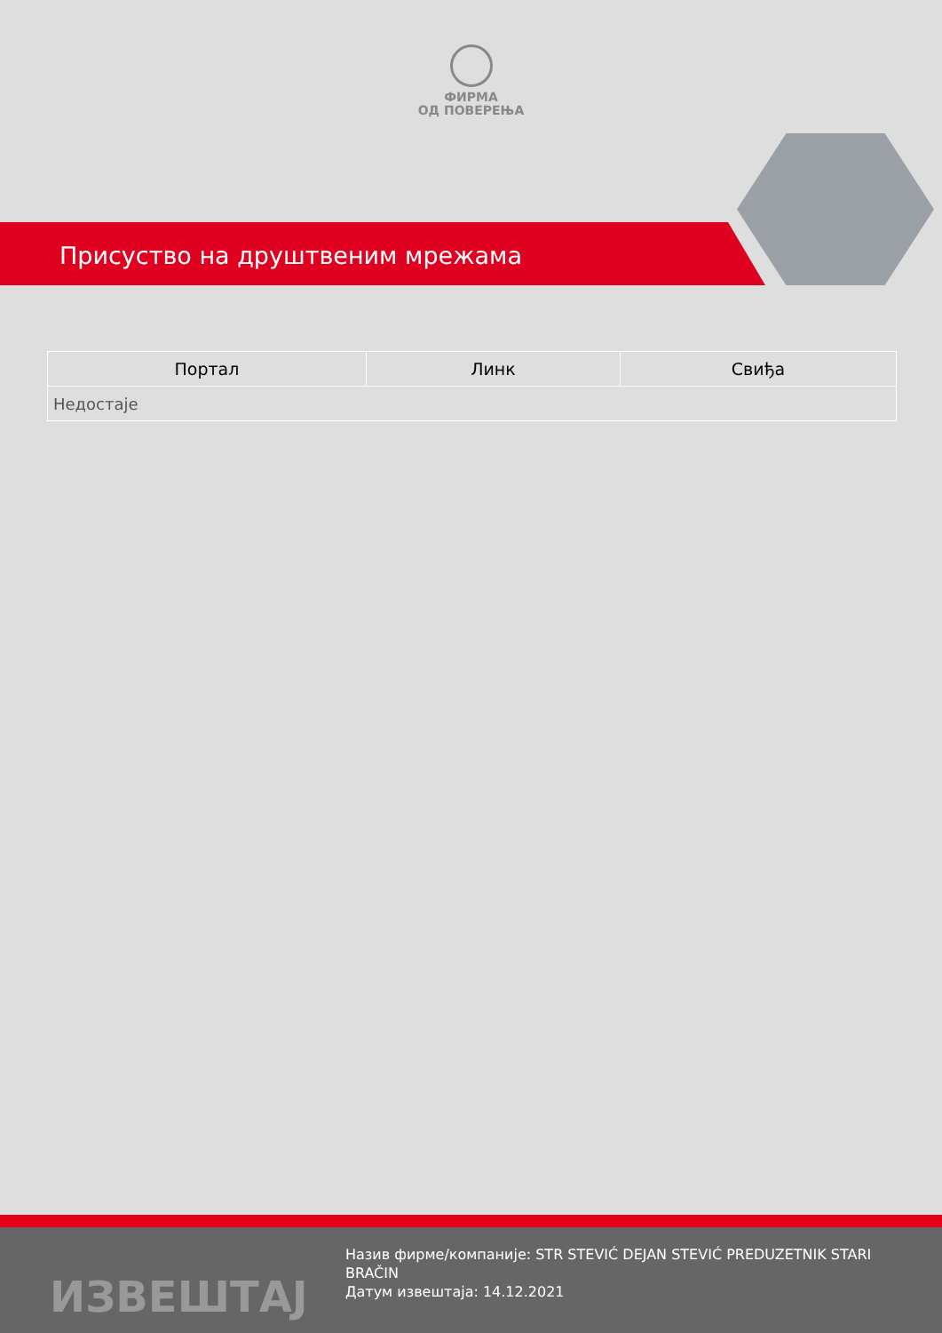ФИРМА
ОД ПОВЕРЕЊА
Присуство на друштвеним мрежама
| Портал | Линк | Свиђа |
| --- | --- | --- |
| Недостаје | | |
ИЗВЕШТАЈ
Назив фирме/компаније: STR STEVIĆ DEJAN STEVIĆ PREDUZETNIK STARI BRAČIN
Датум извештаја: 14.12.2021